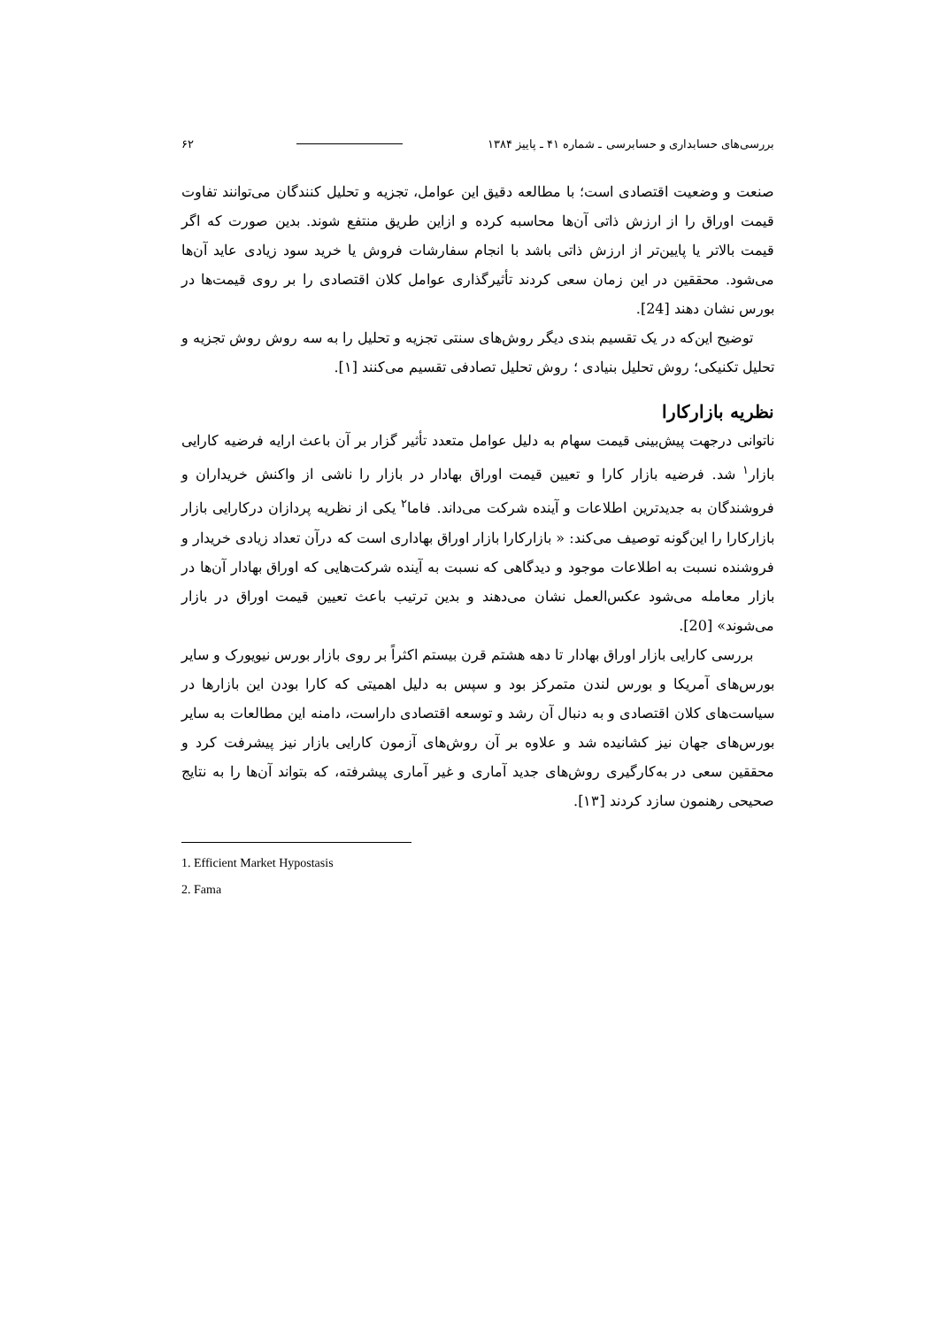بررسی‌های حسابداری و حسابرسی ـ شماره ۴۱ ـ پاییز ۱۳۸۴ ۶۲
صنعت و وضعیت اقتصادی است؛ با مطالعه دقیق این عوامل، تجزیه و تحلیل کنندگان می‌توانند تفاوت قیمت اوراق را از ارزش ذاتی آن‌ها محاسبه کرده و ازاین طریق منتفع شوند. بدین صورت که اگر قیمت بالاتر یا پایین‌تر از ارزش ذاتی باشد با انجام سفارشات فروش یا خرید سود زیادی عاید آن‌ها می‌شود. محققین در این زمان سعی کردند تأثیرگذاری عوامل کلان اقتصادی را بر روی قیمت‌ها در بورس نشان دهند [24].
توضیح این‌که در یک تقسیم بندی دیگر روش‌های سنتی تجزیه و تحلیل را به سه روش روش تجزیه و تحلیل تکنیکی؛ روش تحلیل بنیادی ؛ روش تحلیل تصادفی تقسیم می‌کنند [۱].
نظریه بازارکارا
ناتوانی درجهت پیش‌بینی قیمت سهام به دلیل عوامل متعدد تأثیر گزار بر آن باعث ارایه فرضیه کارایی بازار<sup>۱</sup> شد. فرضیه بازار کارا و تعیین قیمت اوراق بهادار در بازار را ناشی از واکنش خریداران و فروشندگان به جدیدترین اطلاعات و آینده شرکت می‌داند. فاما<sup>۲</sup> یکی از نظریه پردازان درکارایی بازار بازارکارا را این‌گونه توصیف می‌کند: « بازارکارا بازار اوراق بهاداری است که درآن تعداد زیادی خریدار و فروشنده نسبت به اطلاعات موجود و دیدگاهی که نسبت به آینده شرکت‌هایی که اوراق بهادار آن‌ها در بازار معامله می‌شود عکس‌العمل نشان می‌دهند و بدین ترتیب باعث تعیین قیمت اوراق در بازار می‌شوند» [20].
بررسی کارایی بازار اوراق بهادار تا دهه هشتم قرن بیستم اکثراً بر روی بازار بورس نیویورک و سایر بورس‌های آمریکا و بورس لندن متمرکز بود و سپس به دلیل اهمیتی که کارا بودن این بازارها در سیاست‌های کلان اقتصادی و به دنبال آن رشد و توسعه اقتصادی داراست، دامنه این مطالعات به سایر بورس‌های جهان نیز کشانیده شد و علاوه بر آن روش‌های آزمون کارایی بازار نیز پیشرفت کرد و محققین سعی در به‌کارگیری روش‌های جدید آماری و غیر آماری پیشرفته، که بتواند آن‌ها را به نتایج صحیحی رهنمون سازد کردند [۱۳].
1. Efficient Market Hypostasis
2. Fama